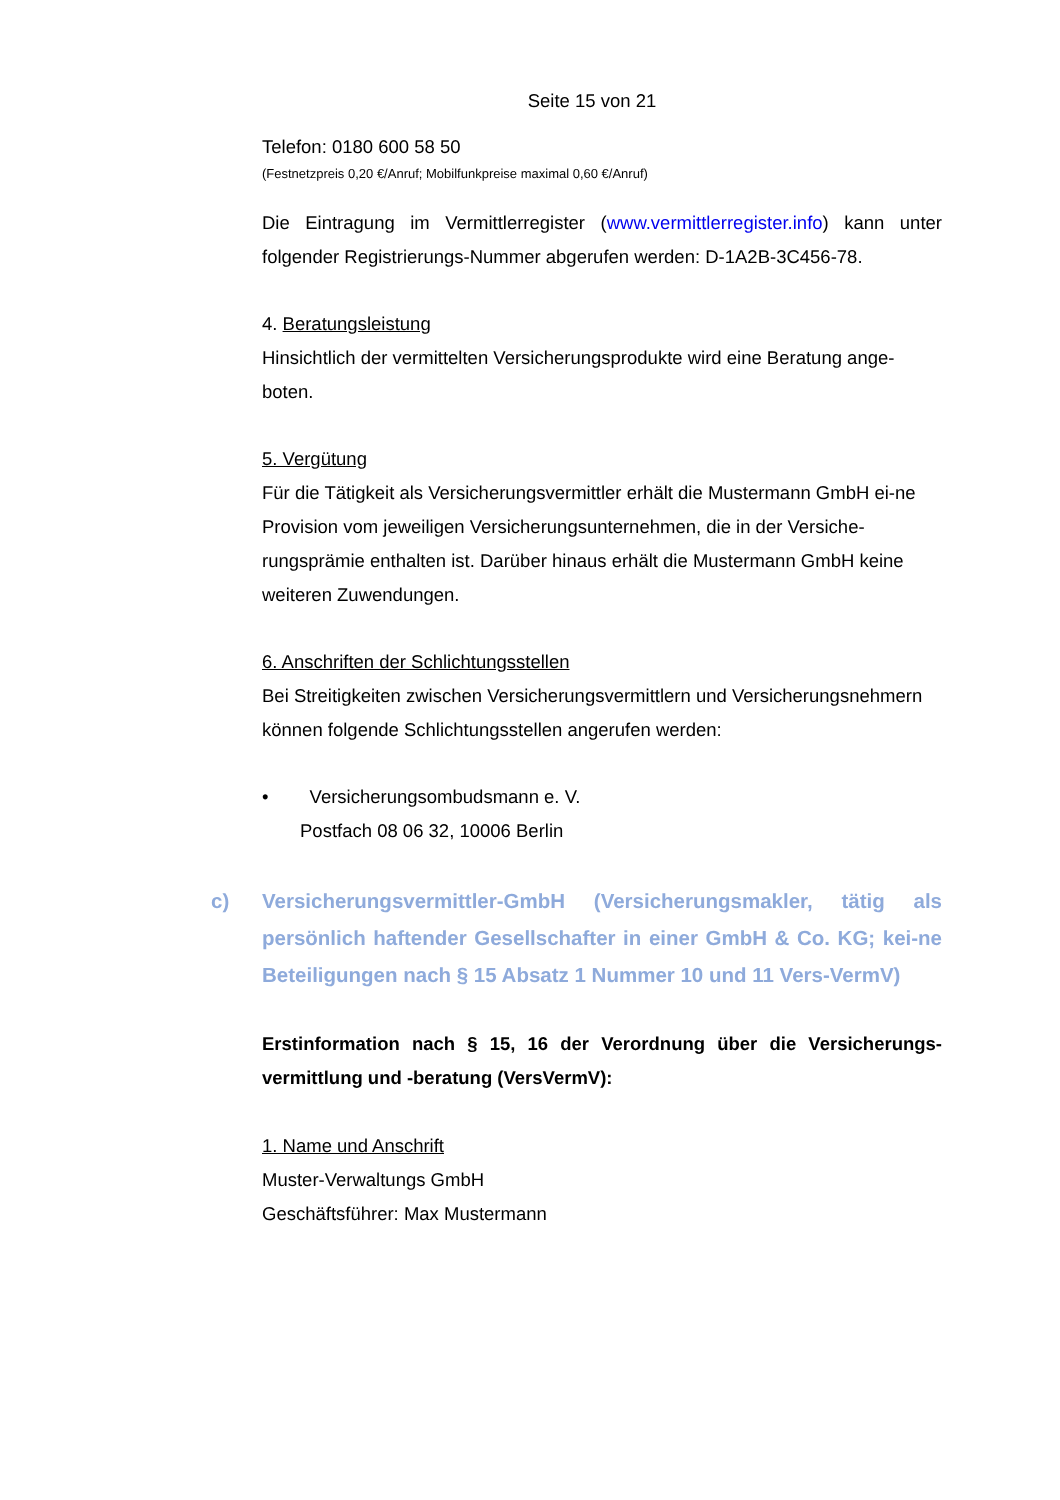Seite 15 von 21
Telefon: 0180 600 58 50
(Festnetzpreis 0,20 €/Anruf; Mobilfunkpreise maximal 0,60 €/Anruf)
Die Eintragung im Vermittlerregister (www.vermittlerregister.info) kann unter folgender Registrierungs-Nummer abgerufen werden: D-1A2B-3C456-78.
4. Beratungsleistung
Hinsichtlich der vermittelten Versicherungsprodukte wird eine Beratung ange-boten.
5. Vergütung
Für die Tätigkeit als Versicherungsvermittler erhält die Mustermann GmbH ei-ne Provision vom jeweiligen Versicherungsunternehmen, die in der Versiche-rungsprämie enthalten ist. Darüber hinaus erhält die Mustermann GmbH keine weiteren Zuwendungen.
6. Anschriften der Schlichtungsstellen
Bei Streitigkeiten zwischen Versicherungsvermittlern und Versicherungsnehmern können folgende Schlichtungsstellen angerufen werden:
• Versicherungsombudsmann e. V.
Postfach 08 06 32, 10006 Berlin
c) Versicherungsvermittler-GmbH (Versicherungsmakler, tätig als persönlich haftender Gesellschafter in einer GmbH & Co. KG; kei-ne Beteiligungen nach § 15 Absatz 1 Nummer 10 und 11 Vers-VermV)
Erstinformation nach § 15, 16 der Verordnung über die Versicherungs-vermittlung und -beratung (VersVermV):
1. Name und Anschrift
Muster-Verwaltungs GmbH
Geschäftsführer: Max Mustermann